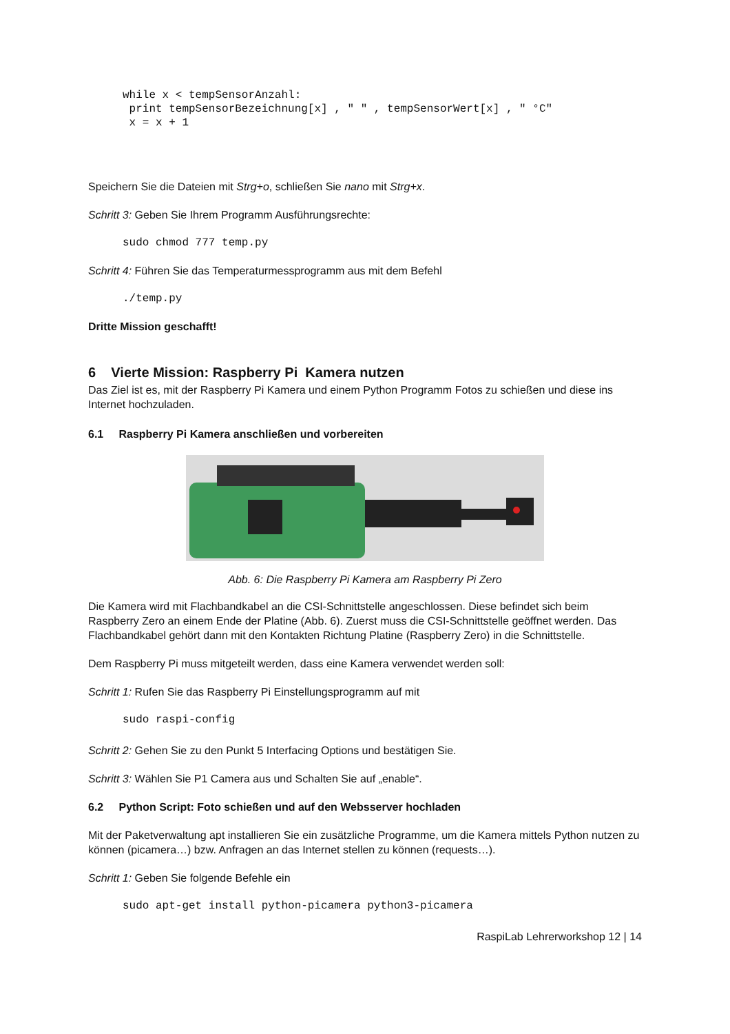while x < tempSensorAnzahl:
 print tempSensorBezeichnung[x] , " " , tempSensorWert[x] , " °C"
 x = x + 1
Speichern Sie die Dateien mit Strg+o, schließen Sie nano mit Strg+x.
Schritt 3: Geben Sie Ihrem Programm Ausführungsrechte:
sudo chmod 777 temp.py
Schritt 4: Führen Sie das Temperaturmessprogramm aus mit dem Befehl
./temp.py
Dritte Mission geschafft!
6 Vierte Mission: Raspberry Pi Kamera nutzen
Das Ziel ist es, mit der Raspberry Pi Kamera und einem Python Programm Fotos zu schießen und diese ins Internet hochzuladen.
6.1 Raspberry Pi Kamera anschließen und vorbereiten
Abb. 6: Die Raspberry Pi Kamera am Raspberry Pi Zero
Die Kamera wird mit Flachbandkabel an die CSI-Schnittstelle angeschlossen. Diese befindet sich beim Raspberry Zero an einem Ende der Platine (Abb. 6). Zuerst muss die CSI-Schnittstelle geöffnet werden. Das Flachbandkabel gehört dann mit den Kontakten Richtung Platine (Raspberry Zero) in die Schnittstelle.
Dem Raspberry Pi muss mitgeteilt werden, dass eine Kamera verwendet werden soll:
Schritt 1: Rufen Sie das Raspberry Pi Einstellungsprogramm auf mit
sudo raspi-config
Schritt 2: Gehen Sie zu den Punkt 5 Interfacing Options und bestätigen Sie.
Schritt 3: Wählen Sie P1 Camera aus und Schalten Sie auf „enable“.
6.2 Python Script: Foto schießen und auf den Websserver hochladen
Mit der Paketverwaltung apt installieren Sie ein zusätzliche Programme, um die Kamera mittels Python nutzen zu können (picamera…) bzw. Anfragen an das Internet stellen zu können (requests…).
Schritt 1: Geben Sie folgende Befehle ein
sudo apt-get install python-picamera python3-picamera
RaspiLab Lehrerworkshop 12 | 14